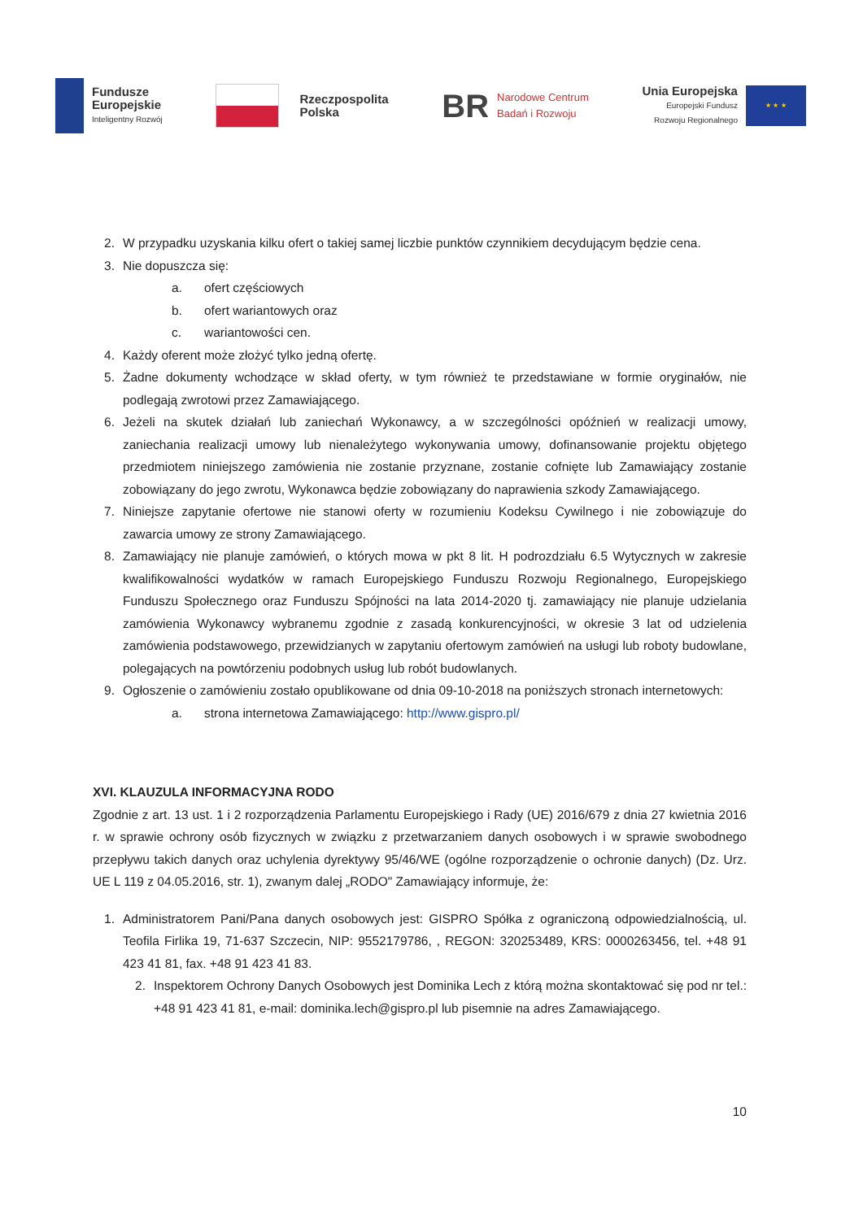Fundusze
Europejskie
Inteligentny Rozwój
Rzeczpospolita
Polska
BR
Narodowe Centrum
Badań i Rozwoju
Unia Europejska
Europejski Fundusz
Rozwoju Regionalnego
★ ★ ★
2. W przypadku uzyskania kilku ofert o takiej samej liczbie punktów czynnikiem decydującym będzie cena.
3. Nie dopuszcza się:
a. ofert częściowych
b. ofert wariantowych oraz
c. wariantowości cen.
4. Każdy oferent może złożyć tylko jedną ofertę.
5. Żadne dokumenty wchodzące w skład oferty, w tym również te przedstawiane w formie oryginałów, nie podlegają zwrotowi przez Zamawiającego.
6. Jeżeli na skutek działań lub zaniechań Wykonawcy, a w szczególności opóźnień w realizacji umowy, zaniechania realizacji umowy lub nienależytego wykonywania umowy, dofinansowanie projektu objętego przedmiotem niniejszego zamówienia nie zostanie przyznane, zostanie cofnięte lub Zamawiający zostanie zobowiązany do jego zwrotu, Wykonawca będzie zobowiązany do naprawienia szkody Zamawiającego.
7. Niniejsze zapytanie ofertowe nie stanowi oferty w rozumieniu Kodeksu Cywilnego i nie zobowiązuje do zawarcia umowy ze strony Zamawiającego.
8. Zamawiający nie planuje zamówień, o których mowa w pkt 8 lit. H podrozdziału 6.5 Wytycznych w zakresie kwalifikowalności wydatków w ramach Europejskiego Funduszu Rozwoju Regionalnego, Europejskiego Funduszu Społecznego oraz Funduszu Spójności na lata 2014-2020 tj. zamawiający nie planuje udzielania zamówienia Wykonawcy wybranemu zgodnie z zasadą konkurencyjności, w okresie 3 lat od udzielenia zamówienia podstawowego, przewidzianych w zapytaniu ofertowym zamówień na usługi lub roboty budowlane, polegających na powtórzeniu podobnych usług lub robót budowlanych.
9. Ogłoszenie o zamówieniu zostało opublikowane od dnia 09-10-2018 na poniższych stronach internetowych:
a. strona internetowa Zamawiającego: http://www.gispro.pl/
XVI. KLAUZULA INFORMACYJNA RODO
Zgodnie z art. 13 ust. 1 i 2 rozporządzenia Parlamentu Europejskiego i Rady (UE) 2016/679 z dnia 27 kwietnia 2016 r. w sprawie ochrony osób fizycznych w związku z przetwarzaniem danych osobowych i w sprawie swobodnego przepływu takich danych oraz uchylenia dyrektywy 95/46/WE (ogólne rozporządzenie o ochronie danych) (Dz. Urz. UE L 119 z 04.05.2016, str. 1), zwanym dalej „RODO" Zamawiający informuje, że:
1. Administratorem Pani/Pana danych osobowych jest: GISPRO Spółka z ograniczoną odpowiedzialnością, ul. Teofila Firlika 19, 71-637 Szczecin, NIP: 9552179786, , REGON: 320253489, KRS: 0000263456, tel. +48 91 423 41 81, fax. +48 91 423 41 83.
2. Inspektorem Ochrony Danych Osobowych jest Dominika Lech z którą można skontaktować się pod nr tel.: +48 91 423 41 81, e-mail: dominika.lech@gispro.pl lub pisemnie na adres Zamawiającego.
10